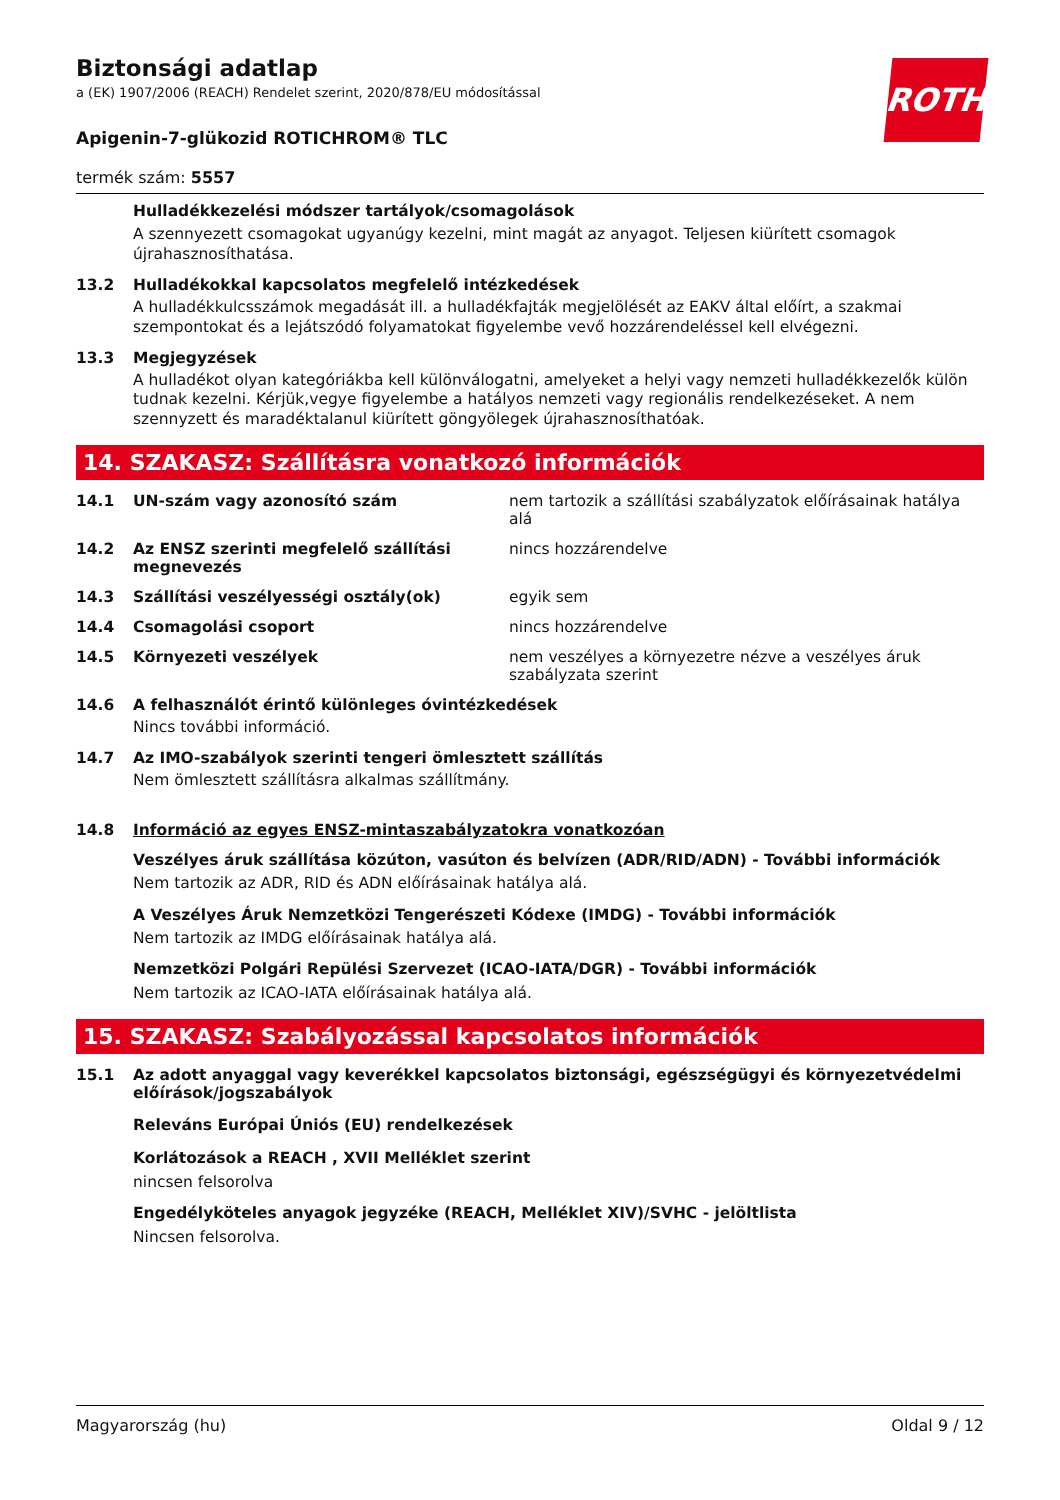ROTH
Biztonsági adatlap
a (EK) 1907/2006 (REACH) Rendelet szerint, 2020/878/EU módosítással
Apigenin-7-glükozid ROTICHROM® TLC
termék szám: 5557
Hulladékkezelési módszer tartályok/csomagolások
A szennyezett csomagokat ugyanúgy kezelni, mint magát az anyagot. Teljesen kiürített csomagok újrahasznosíthatása.
13.2 Hulladékokkal kapcsolatos megfelelő intézkedések
A hulladékkulcsszámok megadását ill. a hulladékfajták megjelölését az EAKV által előírt, a szakmai szempontokat és a lejátszódó folyamatokat figyelembe vevő hozzárendeléssel kell elvégezni.
13.3 Megjegyzések
A hulladékot olyan kategóriákba kell különválogatni, amelyeket a helyi vagy nemzeti hulladékkezelők külön tudnak kezelni. Kérjük,vegye figyelembe a hatályos nemzeti vagy regionális rendelkezéseket. A nem szennyzett és maradéktalanul kiürített göngyölegek újrahasznosíthatóak.
14. SZAKASZ: Szállításra vonatkozó információk
14.1 UN-szám vagy azonosító szám nem tartozik a szállítási szabályzatok előírásainak hatálya alá
14.2 Az ENSZ szerinti megfelelő szállítási megnevezés
nincs hozzárendelve
14.3 Szállítási veszélyességi osztály(ok) egyik sem
14.4 Csomagolási csoport nincs hozzárendelve
14.5 Környezeti veszélyek nem veszélyes a környezetre nézve a veszélyes áruk szabályzata szerint
14.6 A felhasználót érintő különleges óvintézkedések
Nincs további információ.
14.7 Az IMO-szabályok szerinti tengeri ömlesztett szállítás
Nem ömlesztett szállításra alkalmas szállítmány.
14.8 Információ az egyes ENSZ-mintaszabályzatokra vonatkozóan
Veszélyes áruk szállítása közúton, vasúton és belvízen (ADR/RID/ADN) - További információk
Nem tartozik az ADR, RID és ADN előírásainak hatálya alá.
A Veszélyes Áruk Nemzetközi Tengerészeti Kódexe (IMDG) - További információk
Nem tartozik az IMDG előírásainak hatálya alá.
Nemzetközi Polgári Repülési Szervezet (ICAO-IATA/DGR) - További információk
Nem tartozik az ICAO-IATA előírásainak hatálya alá.
15. SZAKASZ: Szabályozással kapcsolatos információk
15.1 Az adott anyaggal vagy keverékkel kapcsolatos biztonsági, egészségügyi és környezetvédelmi előírások/jogszabályok
Releváns Európai Úniós (EU) rendelkezések
Korlátozások a REACH , XVII Melléklet szerint
nincsen felsorolva
Engedélyköteles anyagok jegyzéke (REACH, Melléklet XIV)/SVHC - jelöltlista
Nincsen felsorolva.
Magyarország (hu) Oldal 9 / 12